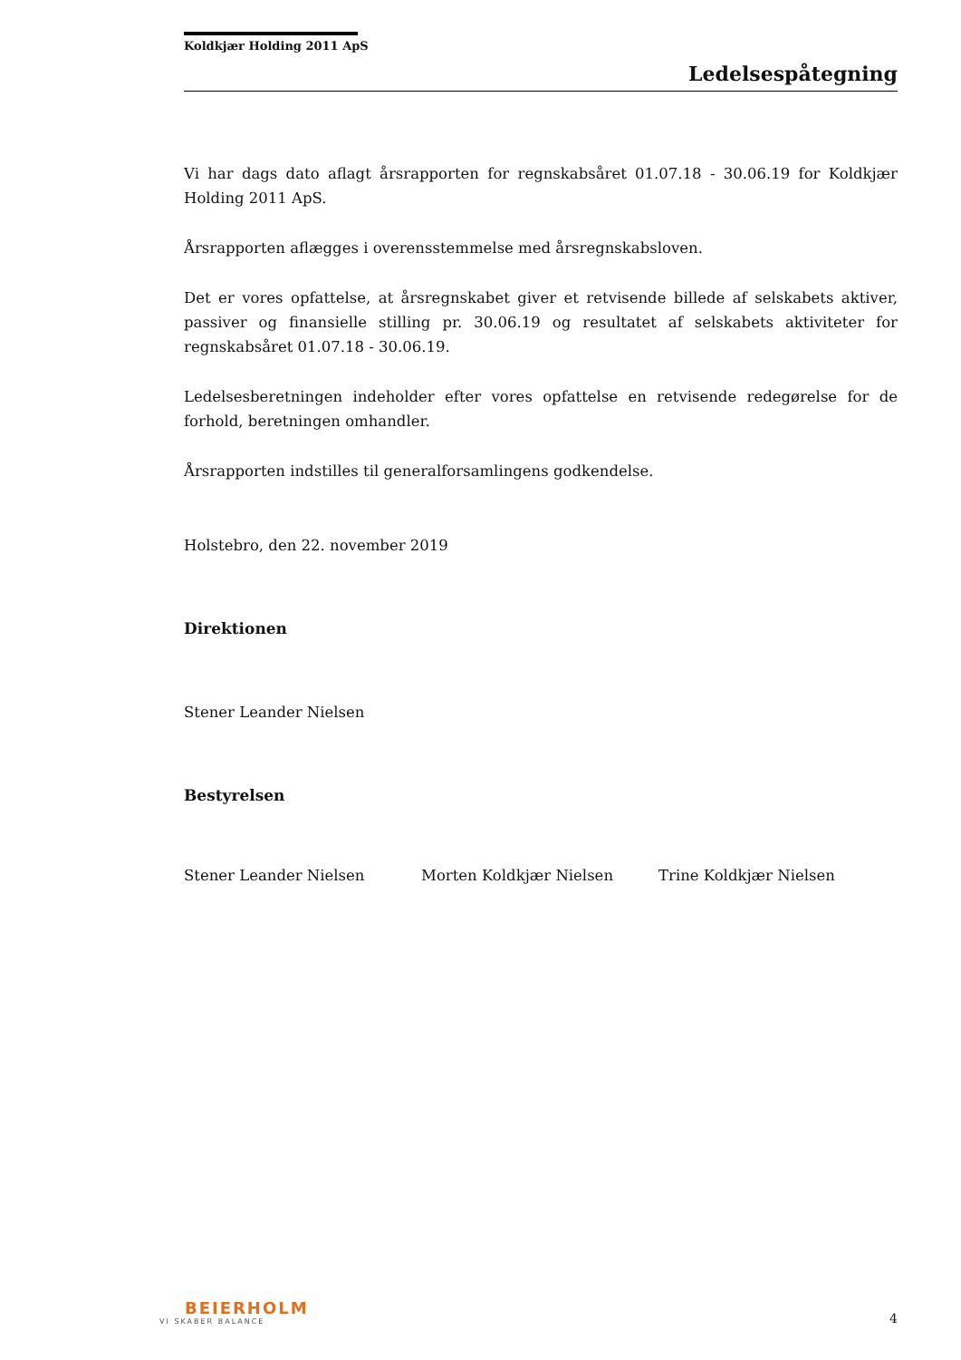Koldkjær Holding 2011 ApS
Ledelsespåtegning
Vi har dags dato aflagt årsrapporten for regnskabsåret 01.07.18 - 30.06.19 for Koldkjær Holding 2011 ApS.
Årsrapporten aflægges i overensstemmelse med årsregnskabsloven.
Det er vores opfattelse, at årsregnskabet giver et retvisende billede af selskabets aktiver, passiver og finansielle stilling pr. 30.06.19 og resultatet af selskabets aktiviteter for regnskabsåret 01.07.18 - 30.06.19.
Ledelsesberetningen indeholder efter vores opfattelse en retvisende redegørelse for de forhold, beretningen omhandler.
Årsrapporten indstilles til generalforsamlingens godkendelse.
Holstebro, den 22. november 2019
Direktionen
Stener Leander Nielsen
Bestyrelsen
Stener Leander Nielsen Morten Koldkjær Nielsen Trine Koldkjær Nielsen
BEIERHOLM
VI SKABER BALANCE
4